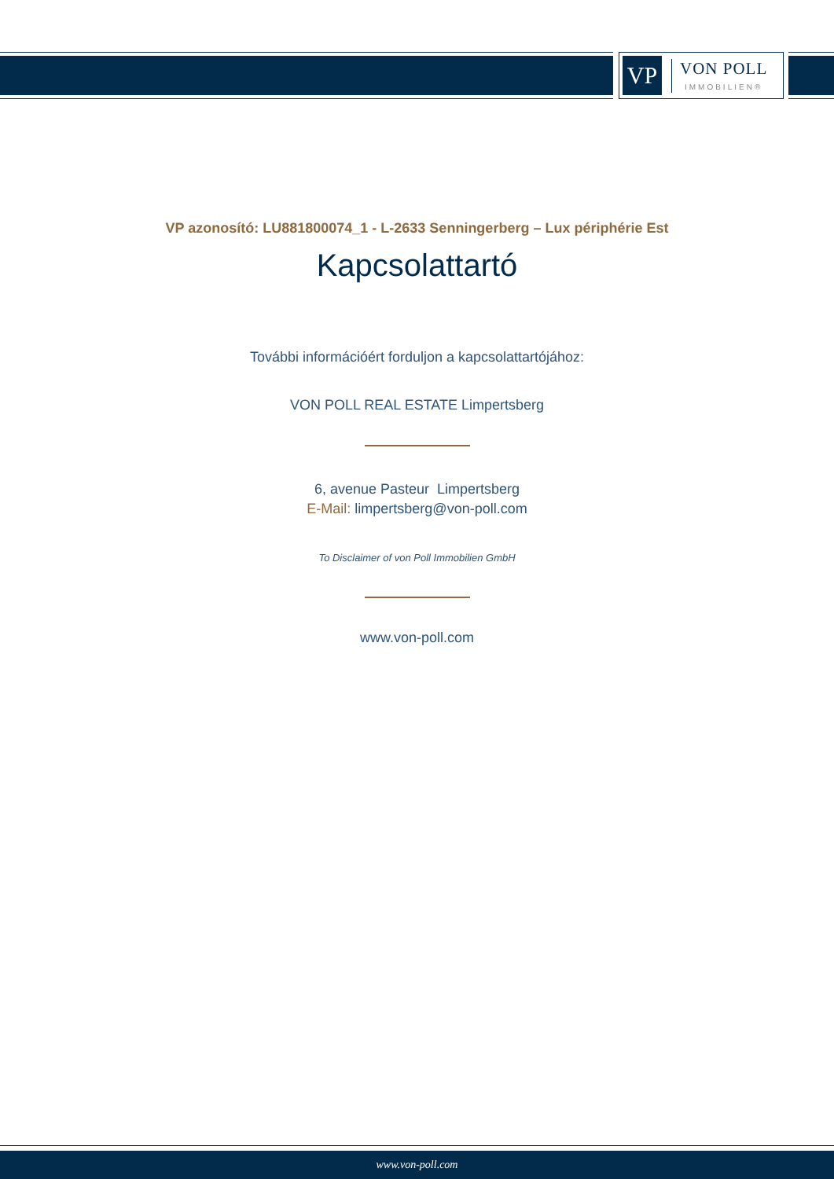VP
VON POLL
IMMOBILIEN®
VP azonosító: LU881800074_1 - L-2633 Senningerberg – Lux périphérie Est
Kapcsolattartó
További információért forduljon a kapcsolattartójához:
VON POLL REAL ESTATE Limpertsberg
6, avenue Pasteur Limpertsberg
E-Mail: limpertsberg@von-poll.com
To Disclaimer of von Poll Immobilien GmbH
www.von-poll.com
www.von-poll.com